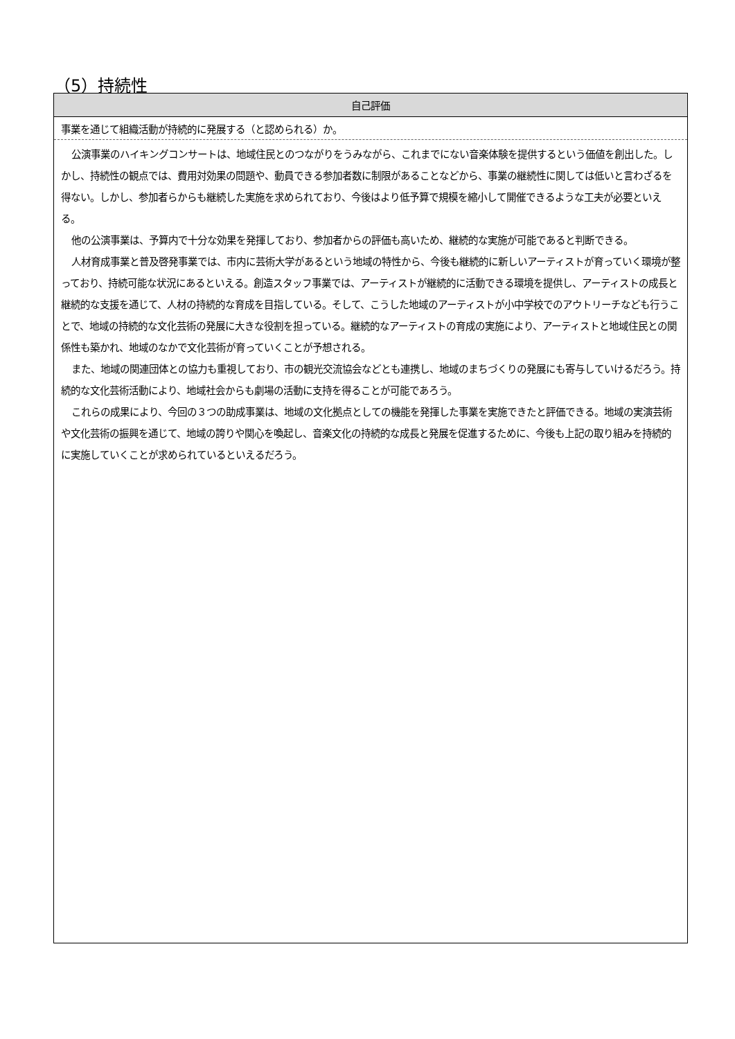（5）持続性
| 自己評価 |
| --- |
| 事業を通じて組織活動が持続的に発展する（と認められる）か。 |
| 公演事業のハイキングコンサートは、地域住民とのつながりをうみながら、これまでにない音楽体験を提供するという価値を創出した。しかし、持続性の観点では、費用対効果の問題や、動員できる参加者数に制限があることなどから、事業の継続性に関しては低いと言わざるを得ない。しかし、参加者らからも継続した実施を求められており、今後はより低予算で規模を縮小して開催できるような工夫が必要といえる。 他の公演事業は、予算内で十分な効果を発揮しており、参加者からの評価も高いため、継続的な実施が可能であると判断できる。 人材育成事業と普及啓発事業では、市内に芸術大学があるという地域の特性から、今後も継続的に新しいアーティストが育っていく環境が整っており、持続可能な状況にあるといえる。創造スタッフ事業では、アーティストが継続的に活動できる環境を提供し、アーティストの成長と継続的な支援を通じて、人材の持続的な育成を目指している。そして、こうした地域のアーティストが小中学校でのアウトリーチなども行うことで、地域の持続的な文化芸術の発展に大きな役割を担っている。継続的なアーティストの育成の実施により、アーティストと地域住民との関係性も築かれ、地域のなかで文化芸術が育っていくことが予想される。 また、地域の関連団体との協力も重視しており、市の観光交流協会などとも連携し、地域のまちづくりの発展にも寄与していけるだろう。持続的な文化芸術活動により、地域社会からも劇場の活動に支持を得ることが可能であろう。 これらの成果により、今回の３つの助成事業は、地域の文化拠点としての機能を発揮した事業を実施できたと評価できる。地域の実演芸術や文化芸術の振興を通じて、地域の誇りや関心を喚起し、音楽文化の持続的な成長と発展を促進するために、今後も上記の取り組みを持続的に実施していくことが求められているといえるだろう。 |